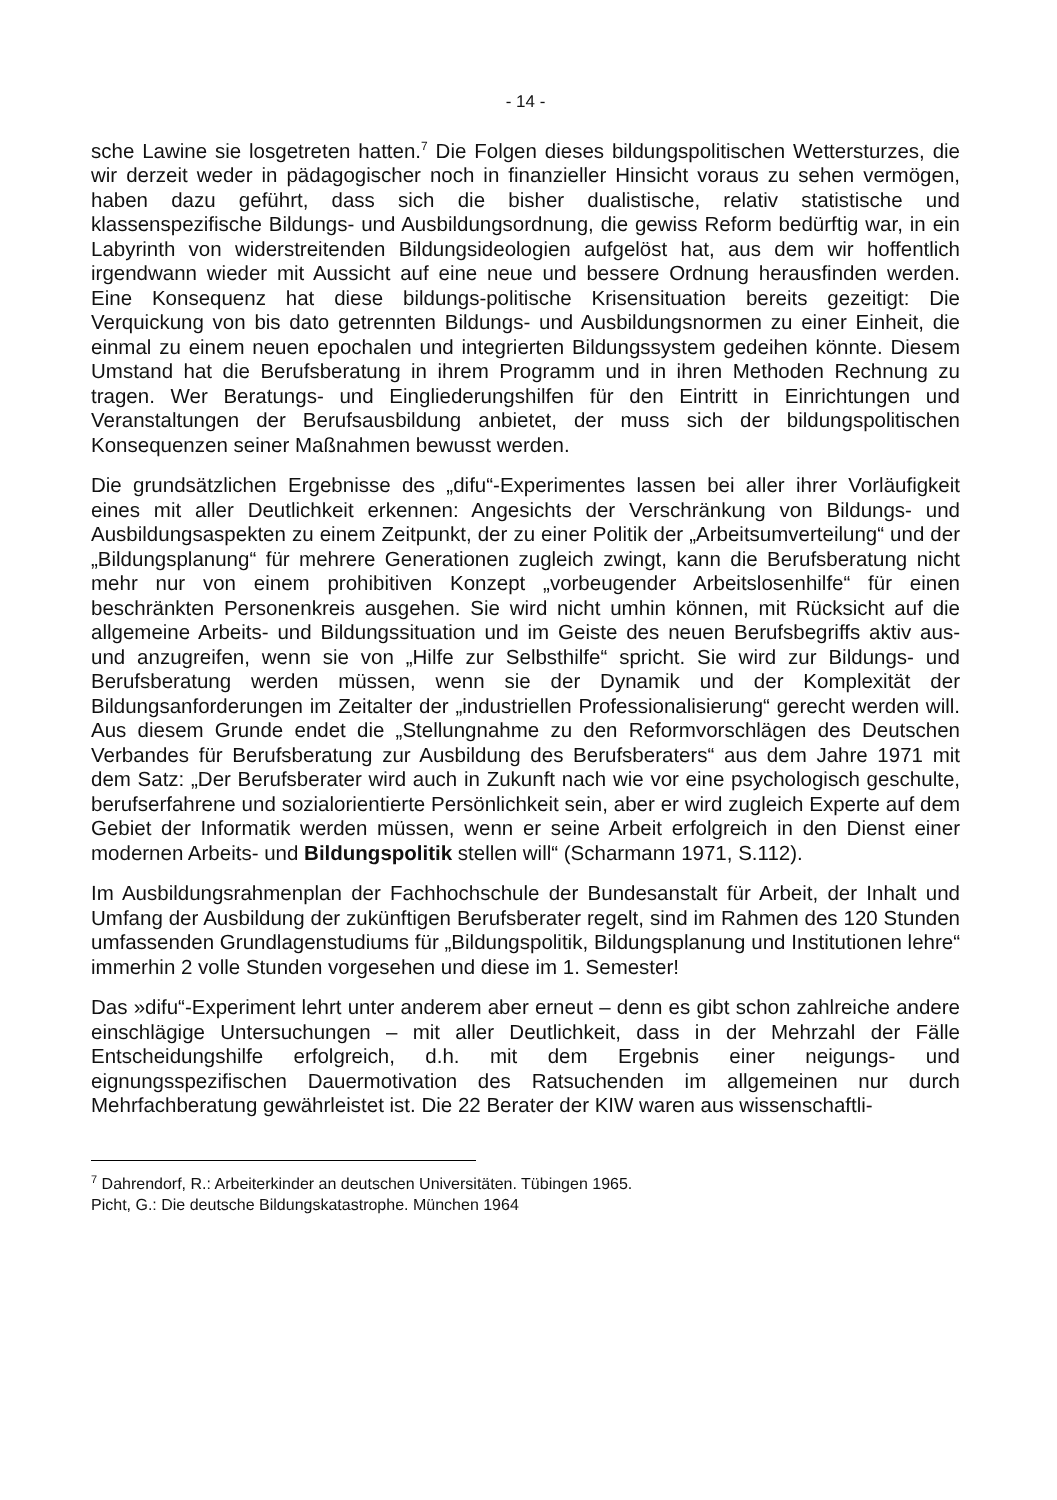- 14 -
sche Lawine sie losgetreten hatten.<sup>7</sup> Die Folgen dieses bildungspolitischen Wettersturzes, die wir derzeit weder in pädagogischer noch in finanzieller Hinsicht voraus zu sehen vermögen, haben dazu geführt, dass sich die bisher dualistische, relativ statistische und klassenspezifische Bildungs- und Ausbildungsordnung, die gewiss Reform bedürftig war, in ein Labyrinth von widerstreitenden Bildungsideologien aufgelöst hat, aus dem wir hoffentlich irgendwann wieder mit Aussicht auf eine neue und bessere Ordnung herausfinden werden. Eine Konsequenz hat diese bildungs-politische Krisensituation bereits gezeitigt: Die Verquickung von bis dato getrennten Bildungs- und Ausbildungsnormen zu einer Einheit, die einmal zu einem neuen epochalen und integrierten Bildungssystem gedeihen könnte. Diesem Umstand hat die Berufsberatung in ihrem Programm und in ihren Methoden Rechnung zu tragen. Wer Beratungs- und Eingliederungshilfen für den Eintritt in Einrichtungen und Veranstaltungen der Berufsausbildung anbietet, der muss sich der bildungspolitischen Konsequenzen seiner Maßnahmen bewusst werden.
Die grundsätzlichen Ergebnisse des „difu“-Experimentes lassen bei aller ihrer Vorläufigkeit eines mit aller Deutlichkeit erkennen: Angesichts der Verschränkung von Bildungs- und Ausbildungsaspekten zu einem Zeitpunkt, der zu einer Politik der „Arbeitsumverteilung“ und der „Bildungsplanung“ für mehrere Generationen zugleich zwingt, kann die Berufsberatung nicht mehr nur von einem prohibitiven Konzept „vorbeugender Arbeitslosenhilfe“ für einen beschränkten Personenkreis ausgehen. Sie wird nicht umhin können, mit Rücksicht auf die allgemeine Arbeits- und Bildungssituation und im Geiste des neuen Berufsbegriffs aktiv aus- und anzugreifen, wenn sie von „Hilfe zur Selbsthilfe“ spricht. Sie wird zur Bildungs- und Berufsberatung werden müssen, wenn sie der Dynamik und der Komplexität der Bildungsanforderungen im Zeitalter der „industriellen Professionalisierung“ gerecht werden will. Aus diesem Grunde endet die „Stellungnahme zu den Reformvorschlägen des Deutschen Verbandes für Berufsberatung zur Ausbildung des Berufsberaters“ aus dem Jahre 1971 mit dem Satz: „Der Berufsberater wird auch in Zukunft nach wie vor eine psychologisch geschulte, berufserfahrene und sozialorientierte Persönlichkeit sein, aber er wird zugleich Experte auf dem Gebiet der Informatik werden müssen, wenn er seine Arbeit erfolgreich in den Dienst einer modernen Arbeits- und Bildungspolitik stellen will“ (Scharmann 1971, S.112).
Im Ausbildungsrahmenplan der Fachhochschule der Bundesanstalt für Arbeit, der Inhalt und Umfang der Ausbildung der zukünftigen Berufsberater regelt, sind im Rahmen des 120 Stunden umfassenden Grundlagenstudiums für „Bildungspolitik, Bildungsplanung und Institutionen lehre“ immerhin 2 volle Stunden vorgesehen und diese im 1. Semester!
Das »difu“-Experiment lehrt unter anderem aber erneut – denn es gibt schon zahlreiche andere einschlägige Untersuchungen – mit aller Deutlichkeit, dass in der Mehrzahl der Fälle Entscheidungshilfe erfolgreich, d.h. mit dem Ergebnis einer neigungs- und eignungsspezifischen Dauermotivation des Ratsuchenden im allgemeinen nur durch Mehrfachberatung gewährleistet ist. Die 22 Berater der KIW waren aus wissenschaftli-
<sup>7</sup> Dahrendorf, R.: Arbeiterkinder an deutschen Universitäten. Tübingen 1965.
Picht, G.: Die deutsche Bildungskatastrophe. München 1964